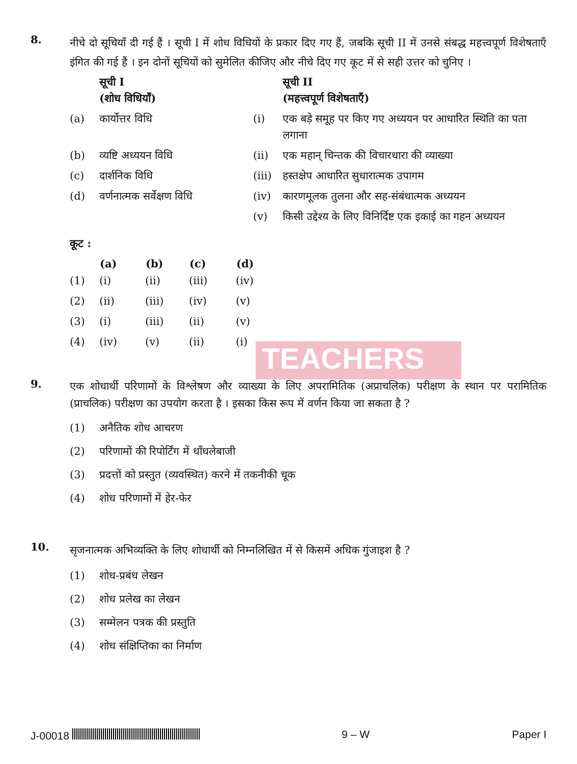TEACHERS
8.
नीचे दो सूचियाँ दी गई हैं । सूची I में शोध विधियों के प्रकार दिए गए हैं, जबकि सूची II में उनसे संबद्ध महत्त्वपूर्ण विशेषताएँ इंगित की गई हैं । इन दोनों सूचियों को सुमेलित कीजिए और नीचे दिए गए कूट में से सही उत्तर को चुनिए ।
| | सूची I (शोध विधियाँ) | | सूची II (महत्त्वपूर्ण विशेषताएँ) |
| (a) | कार्योत्तर विधि | (i) | एक बड़े समूह पर किए गए अध्ययन पर आधारित स्थिति का पता लगाना |
| (b) | व्यष्टि अध्ययन विधि | (ii) | एक महान् चिन्तक की विचारधारा की व्याख्या |
| (c) | दार्शनिक विधि | (iii) | हस्तक्षेप आधारित सुधारात्मक उपागम |
| (d) | वर्णनात्मक सर्वेक्षण विधि | (iv) | कारणमूलक तुलना और सह-संबंधात्मक अध्ययन |
| | | (v) | किसी उद्देश्य के लिए विनिर्दिष्ट एक इकाई का गहन अध्ययन |
कूट :
| | (a) | (b) | (c) | (d) |
| (1) | (i) | (ii) | (iii) | (iv) |
| (2) | (ii) | (iii) | (iv) | (v) |
| (3) | (i) | (iii) | (ii) | (v) |
| (4) | (iv) | (v) | (ii) | (i) |
9.
एक शोधार्थी परिणामों के विश्लेषण और व्याख्या के लिए अपरामितिक (अप्राचलिक) परीक्षण के स्थान पर परामितिक (प्राचलिक) परीक्षण का उपयोग करता है । इसका किस रूप में वर्णन किया जा सकता है ?
(1) अनैतिक शोध आचरण
(2) परिणामों की रिपोर्टिंग में धाँधलेबाजी
(3) प्रदत्तों को प्रस्तुत (व्यवस्थित) करने में तकनीकी चूक
(4) शोध परिणामों में हेर-फेर
10.
सृजनात्मक अभिव्यक्ति के लिए शोधार्थी को निम्नलिखित में से किसमें अधिक गुंजाइश है ?
(1) शोध-प्रबंध लेखन
(2) शोध प्रलेख का लेखन
(3) सम्मेलन पत्रक की प्रस्तुति
(4) शोध संक्षिप्तिका का निर्माण
J-00018 9 – W Paper I